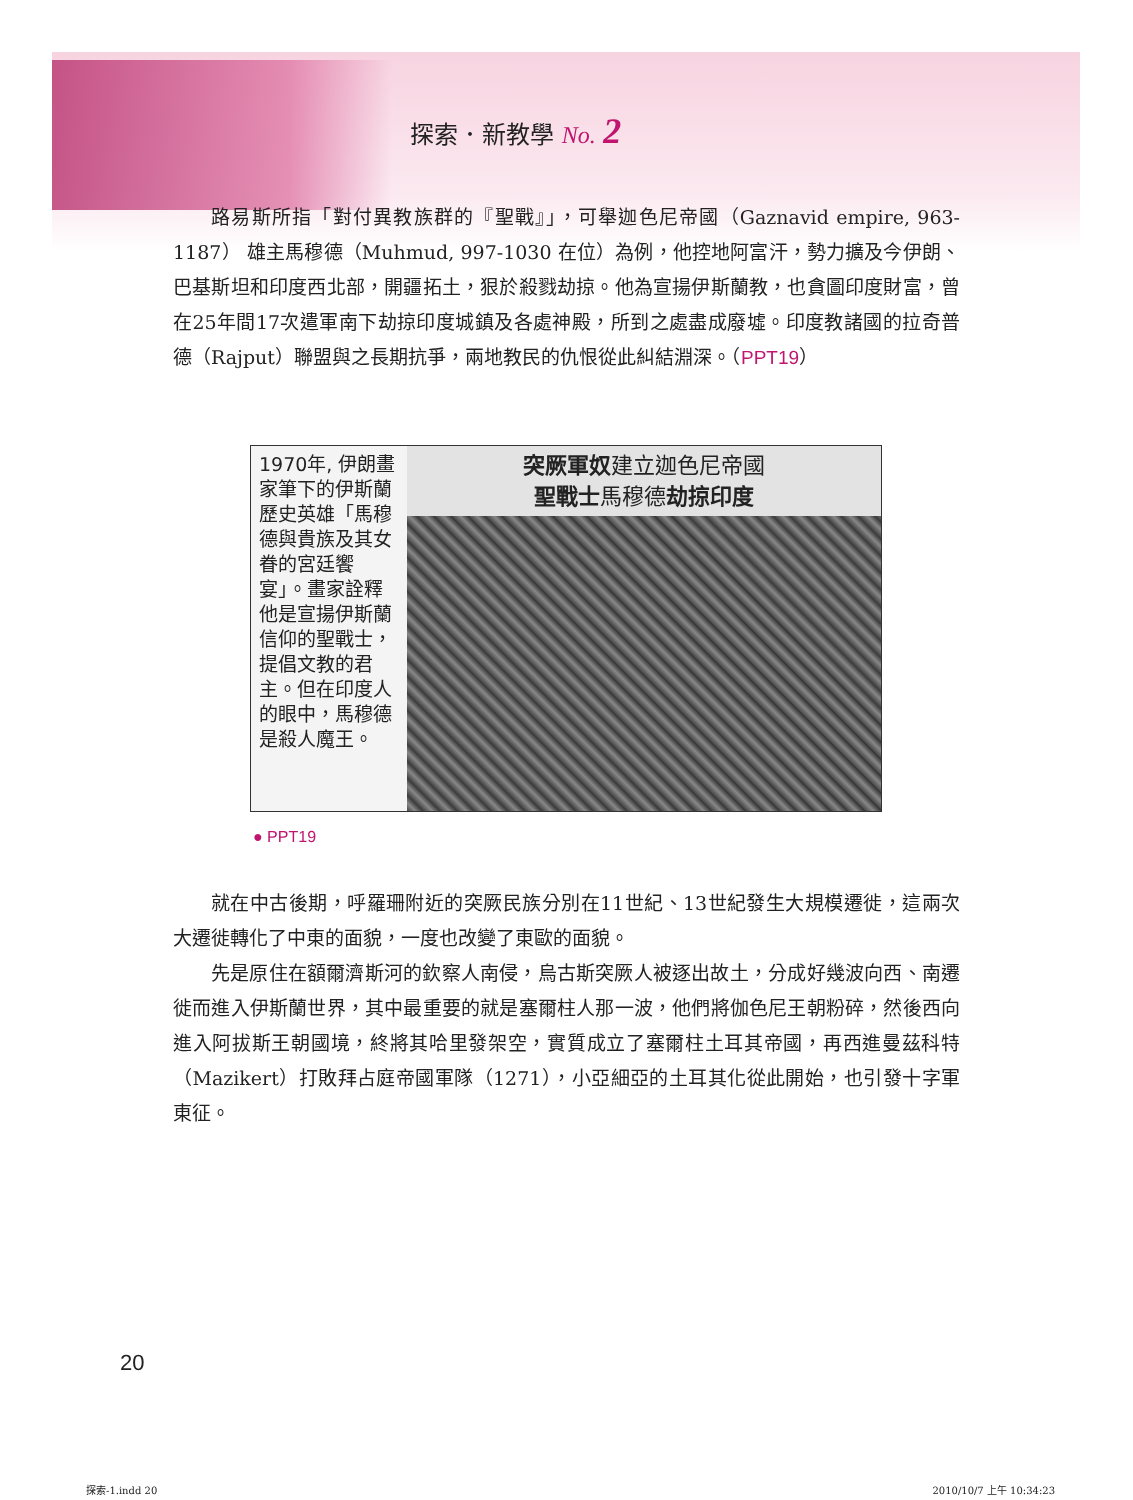探索．新教學 No. 2
路易斯所指「對付異教族群的『聖戰』」，可舉迦色尼帝國（Gaznavid empire, 963-1187） 雄主馬穆德（Muhmud, 997-1030 在位）為例，他控地阿富汗，勢力擴及今伊朗、巴基斯坦和印度西北部，開疆拓土，狠於殺戮劫掠。他為宣揚伊斯蘭教，也貪圖印度財富，曾在25年間17次遣軍南下劫掠印度城鎮及各處神殿，所到之處盡成廢墟。印度教諸國的拉奇普德（Rajput）聯盟與之長期抗爭，兩地教民的仇恨從此糾結淵深。（PPT19）
1970年, 伊朗畫家筆下的伊斯蘭歷史英雄「馬穆德與貴族及其女眷的宮廷饗宴」。畫家詮釋他是宣揚伊斯蘭信仰的聖戰士，提倡文教的君主。但在印度人的眼中，馬穆德是殺人魔王。
突厥軍奴建立迦色尼帝國
聖戰士馬穆德劫掠印度
● PPT19
就在中古後期，呼羅珊附近的突厥民族分別在11世紀、13世紀發生大規模遷徙，這兩次大遷徙轉化了中東的面貌，一度也改變了東歐的面貌。
先是原住在額爾濟斯河的欽察人南侵，烏古斯突厥人被逐出故土，分成好幾波向西、南遷徙而進入伊斯蘭世界，其中最重要的就是塞爾柱人那一波，他們將伽色尼王朝粉碎，然後西向進入阿拔斯王朝國境，終將其哈里發架空，實質成立了塞爾柱土耳其帝國，再西進曼茲科特（Mazikert）打敗拜占庭帝國軍隊（1271），小亞細亞的土耳其化從此開始，也引發十字軍東征。
20
探索-1.indd 20 2010/10/7 上午 10:34:23